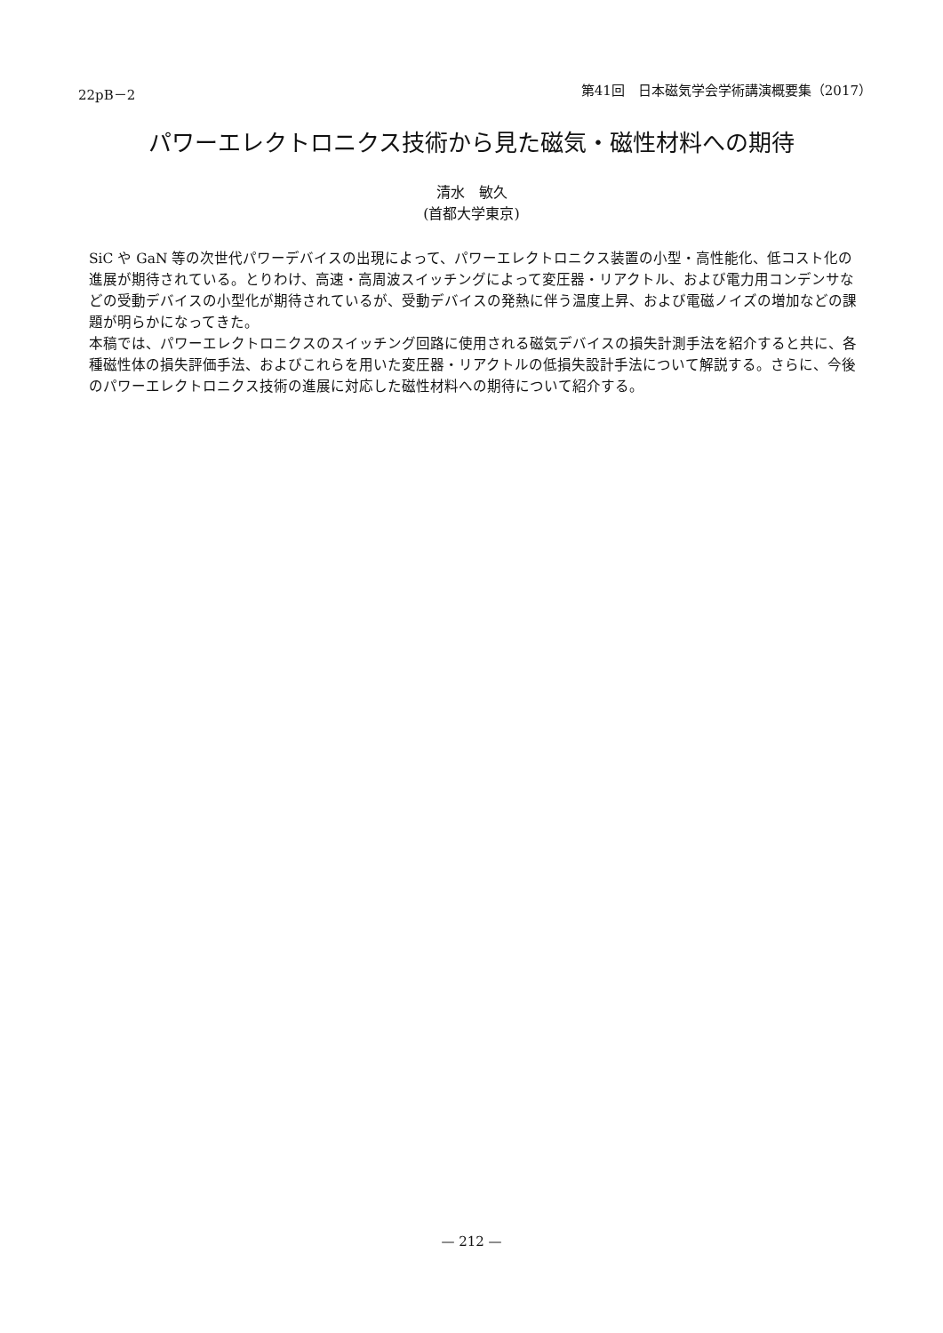22pB－2 第41回　日本磁気学会学術講演概要集（2017）
パワーエレクトロニクス技術から見た磁気・磁性材料への期待
清水　敏久
(首都大学東京)
SiC や GaN 等の次世代パワーデバイスの出現によって、パワーエレクトロニクス装置の小型・高性能化、低コスト化の進展が期待されている。とりわけ、高速・高周波スイッチングによって変圧器・リアクトル、および電力用コンデンサなどの受動デバイスの小型化が期待されているが、受動デバイスの発熱に伴う温度上昇、および電磁ノイズの増加などの課題が明らかになってきた。
本稿では、パワーエレクトロニクスのスイッチング回路に使用される磁気デバイスの損失計測手法を紹介すると共に、各種磁性体の損失評価手法、およびこれらを用いた変圧器・リアクトルの低損失設計手法について解説する。さらに、今後のパワーエレクトロニクス技術の進展に対応した磁性材料への期待について紹介する。
— 212 —